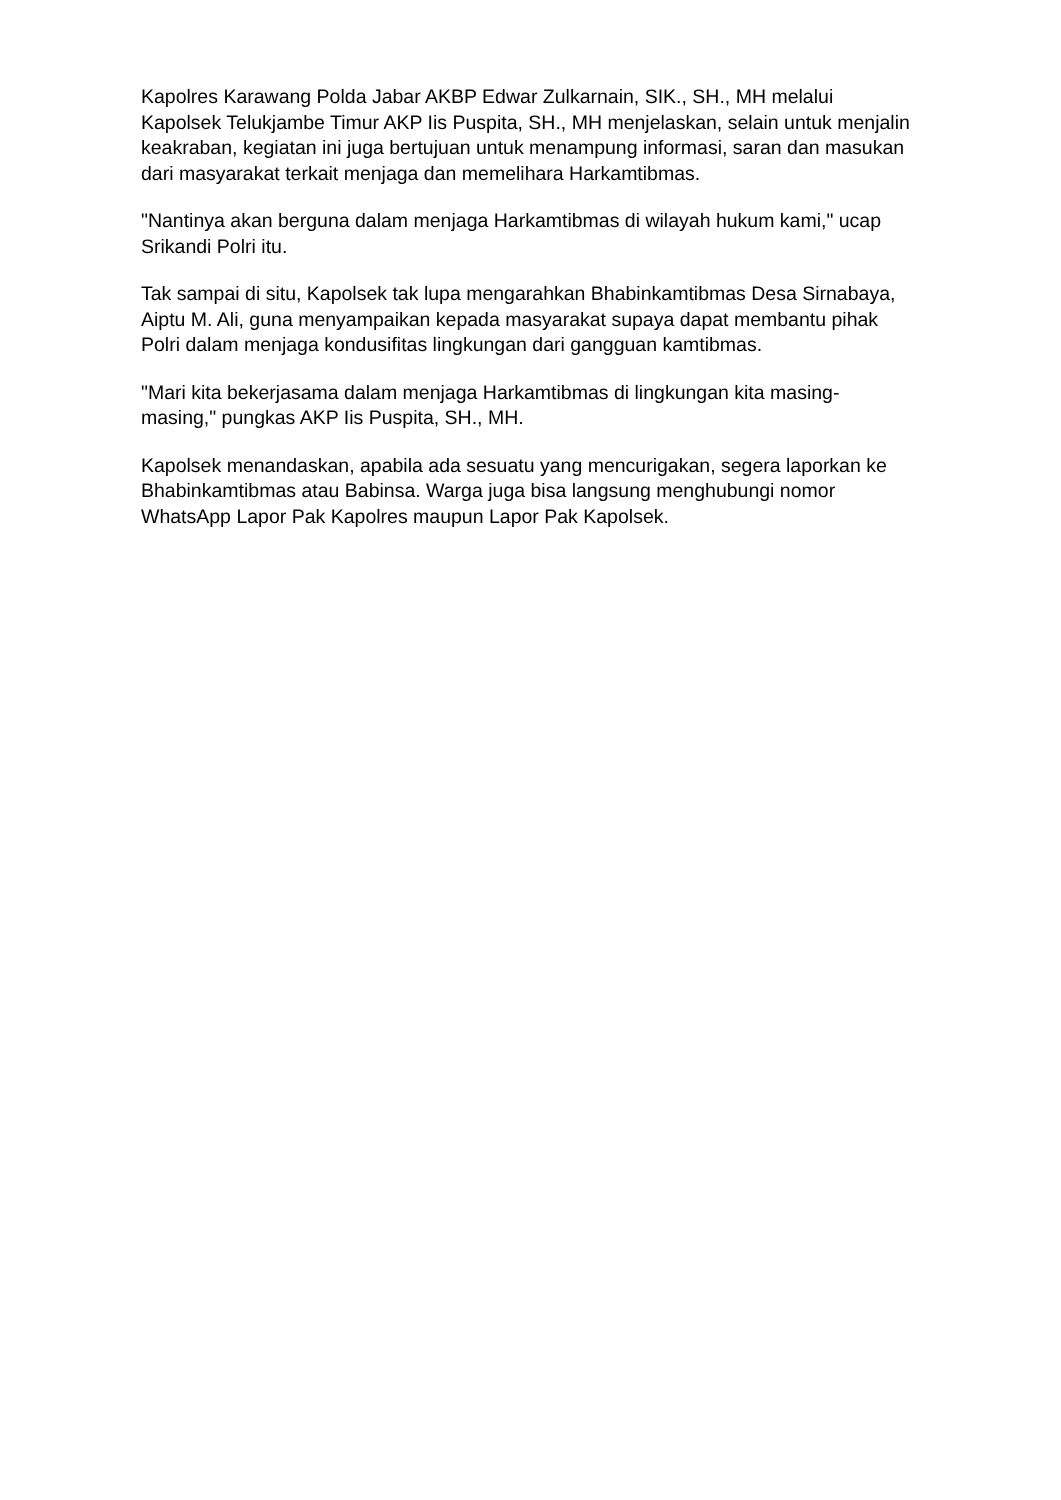Kapolres Karawang Polda Jabar AKBP Edwar Zulkarnain, SIK., SH., MH melalui Kapolsek Telukjambe Timur AKP Iis Puspita, SH., MH menjelaskan, selain untuk menjalin keakraban, kegiatan ini juga bertujuan untuk menampung informasi, saran dan masukan dari masyarakat terkait menjaga dan memelihara Harkamtibmas.
"Nantinya akan berguna dalam menjaga Harkamtibmas di wilayah hukum kami," ucap Srikandi Polri itu.
Tak sampai di situ, Kapolsek tak lupa mengarahkan Bhabinkamtibmas Desa Sirnabaya, Aiptu M. Ali, guna menyampaikan kepada masyarakat supaya dapat membantu pihak Polri dalam menjaga kondusifitas lingkungan dari gangguan kamtibmas.
"Mari kita bekerjasama dalam menjaga Harkamtibmas di lingkungan kita masing-masing," pungkas AKP Iis Puspita, SH., MH.
Kapolsek menandaskan, apabila ada sesuatu yang mencurigakan, segera laporkan ke Bhabinkamtibmas atau Babinsa. Warga juga bisa langsung menghubungi nomor WhatsApp Lapor Pak Kapolres maupun Lapor Pak Kapolsek.